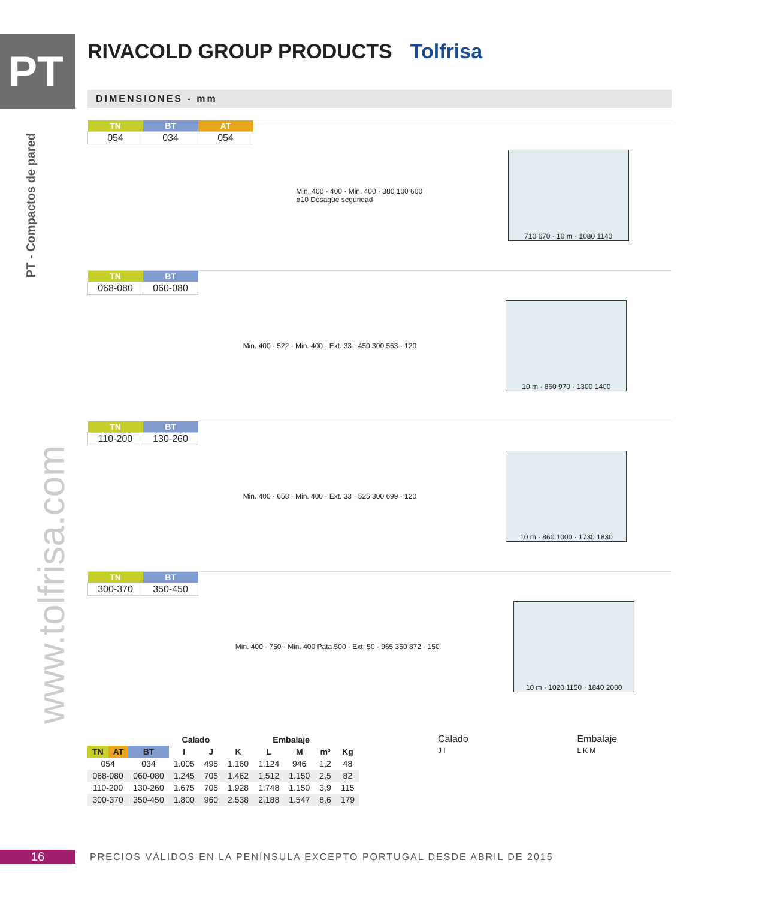PT
PT - Compactos de pared
www.tolfrisa.com
RIVACOLD GROUP PRODUCTS Tolfrisa
DIMENSIONES - mm
| TN | BT | AT |
| --- | --- | --- |
| 054 | 034 | 054 |
Min. 400 · 400 · Min. 400 · 380 100 600
ø10 Desagüe seguridad
710 670 · 10 m · 1080 1140
| TN | BT |
| --- | --- |
| 068-080 | 060-080 |
Min. 400 · 522 · Min. 400 · Ext. 33 · 450 300 563 · 120
10 m · 860 970 · 1300 1400
| TN | BT |
| --- | --- |
| 110-200 | 130-260 |
Min. 400 · 658 · Min. 400 · Ext. 33 · 525 300 699 · 120
10 m · 860 1000 · 1730 1830
| TN | BT |
| --- | --- |
| 300-370 | 350-450 |
Min. 400 · 750 · Min. 400 Pata 500 · Ext. 50 · 965 350 872 · 150
10 m · 1020 1150 · 1840 2000
| | | | Calado | | Embalaje | | | | |
| --- | --- | --- | --- | --- | --- | --- | --- | --- | --- |
| TN | AT | BT | I | J | K | L | M | m³ | Kg |
| 054 | | 034 | 1.005 | 495 | 1.160 | 1.124 | 946 | 1,2 | 48 |
| 068-080 | | 060-080 | 1.245 | 705 | 1.462 | 1.512 | 1.150 | 2,5 | 82 |
| 110-200 | | 130-260 | 1.675 | 705 | 1.928 | 1.748 | 1.150 | 3,9 | 115 |
| 300-370 | | 350-450 | 1.800 | 960 | 2.538 | 2.188 | 1.547 | 8,6 | 179 |
Calado
J I
Embalaje
L K M
16
PRECIOS VÁLIDOS EN LA PENÍNSULA EXCEPTO PORTUGAL DESDE ABRIL DE 2015